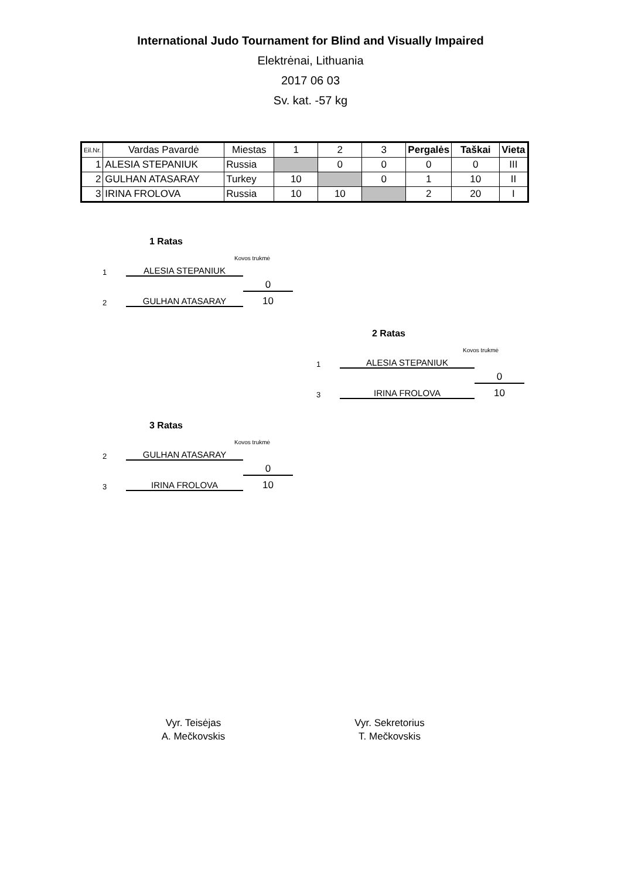International Judo Tournament for Blind and Visually Impaired
Elektrėnai, Lithuania
2017 06 03
Sv. kat. -57 kg
| Eil.Nr. | Vardas Pavardė | Miestas | 1 | 2 | 3 | Pergalės | Taškai | Vieta |
| --- | --- | --- | --- | --- | --- | --- | --- | --- |
| 1 | ALESIA STEPANIUK | Russia | | 0 | 0 | 0 | 0 | III |
| 2 | GULHAN ATASARAY | Turkey | 10 | | 0 | 1 | 10 | II |
| 3 | IRINA FROLOVA | Russia | 10 | 10 | | 2 | 20 | I |
1 Ratas
Kovos trukmė
1 ALESIA STEPANIUK
0
2 GULHAN ATASARAY 10
2 Ratas
Kovos trukmė
1 ALESIA STEPANIUK
0
3 IRINA FROLOVA 10
3 Ratas
Kovos trukmė
2 GULHAN ATASARAY
0
3 IRINA FROLOVA 10
Vyr. Teisėjas
A. Mečkovskis
Vyr. Sekretorius
T. Mečkovskis